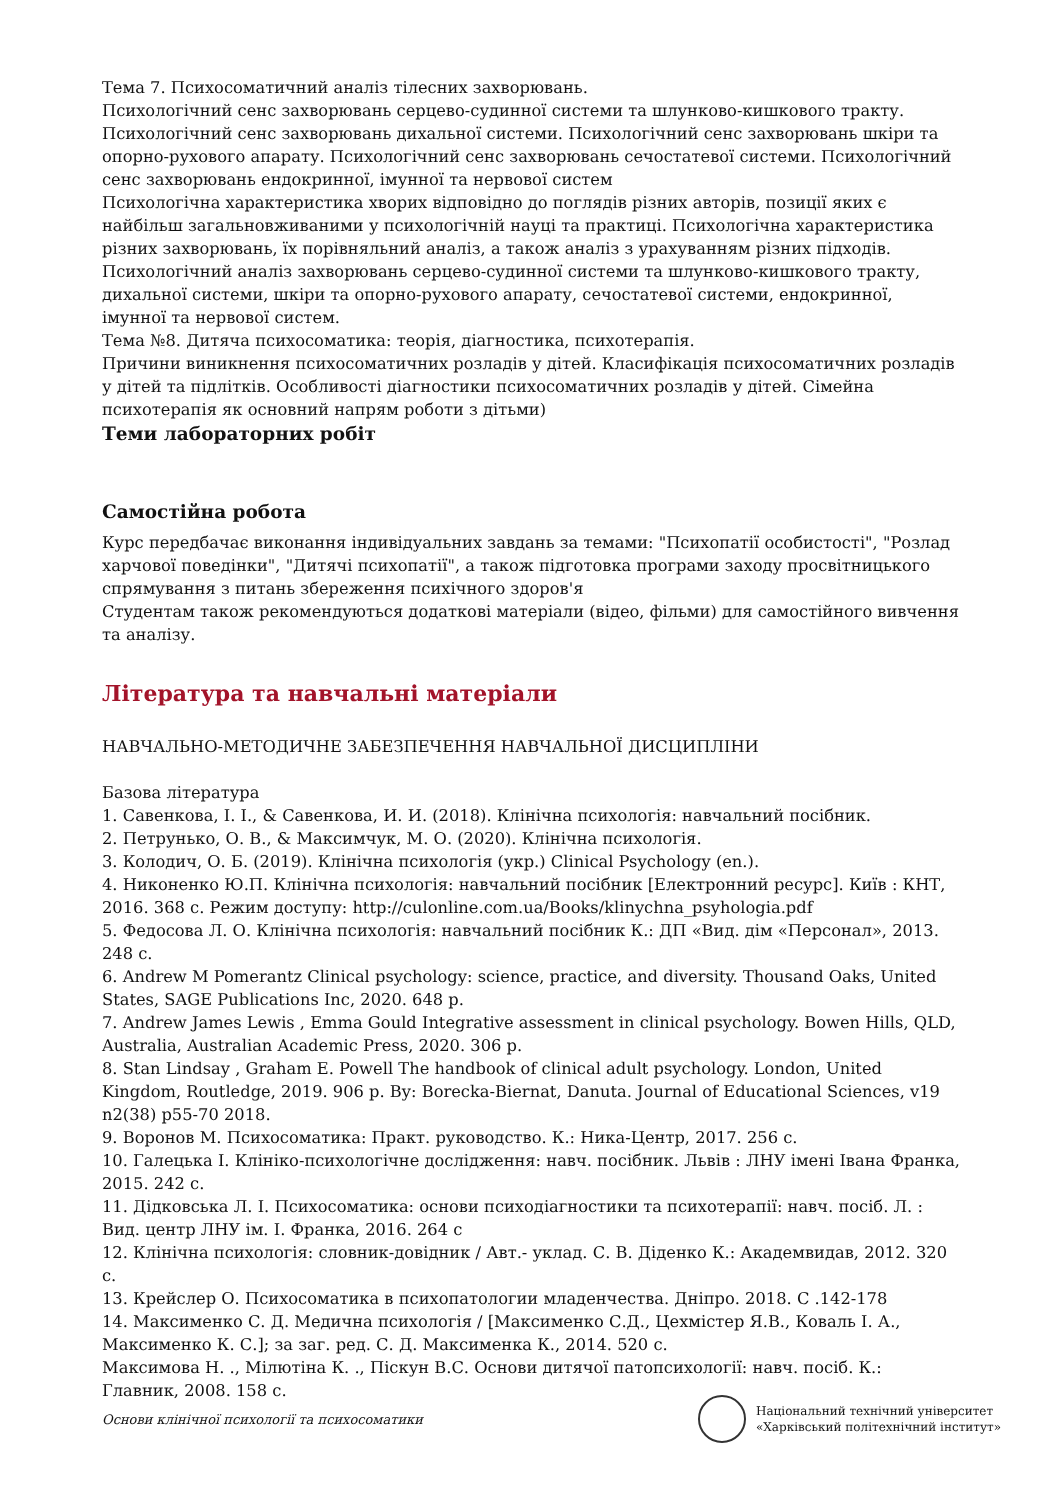Тема 7. Психосоматичний аналіз тілесних захворювань.
Психологічний сенс захворювань серцево-судинної системи та шлунково-кишкового тракту. Психологічний сенс захворювань дихальної системи. Психологічний сенс захворювань шкіри та опорно-рухового апарату. Психологічний сенс захворювань сечостатевої системи. Психологічний сенс захворювань ендокринної, імунної та нервової систем
Психологічна характеристика хворих відповідно до поглядів різних авторів, позиції яких є найбільш загальновживаними у психологічній науці та практиці. Психологічна характеристика різних захворювань, їх порівняльний аналіз, а також аналіз з урахуванням різних підходів. Психологічний аналіз захворювань серцево-судинної системи та шлунково-кишкового тракту, дихальної системи, шкіри та опорно-рухового апарату, сечостатевої системи, ендокринної, імунної та нервової систем.
Тема №8. Дитяча психосоматика: теорія, діагностика, психотерапія.
Причини виникнення психосоматичних розладів у дітей. Класифікація психосоматичних розладів у дітей та підлітків. Особливості діагностики психосоматичних розладів у дітей. Сімейна психотерапія як основний напрям роботи з дітьми)
Теми лабораторних робіт
Самостійна робота
Курс передбачає виконання індивідуальних завдань за темами: "Психопатії особистості", "Розлад харчової поведінки", "Дитячі психопатії", а також підготовка програми заходу просвітницького спрямування з питань збереження психічного здоров'я
Студентам також рекомендуються додаткові матеріали (відео, фільми) для самостійного вивчення та аналізу.
Література та навчальні матеріали
НАВЧАЛЬНО-МЕТОДИЧНЕ ЗАБЕЗПЕЧЕННЯ НАВЧАЛЬНОЇ ДИСЦИПЛІНИ
Базова література
1. Савенкова, І. І., & Савенкова, И. И. (2018). Клінічна психологія: навчальний посібник.
2. Петрунько, О. В., & Максимчук, М. О. (2020). Клінічна психологія.
3. Колодич, О. Б. (2019). Клінічна психологія (укр.) Clinical Psychology (en.).
4. Никоненко Ю.П. Клінічна психологія: навчальний посібник [Електронний ресурс]. Київ : КНТ, 2016. 368 с. Режим доступу: http://culonline.com.ua/Books/klinychna_psyhologia.pdf
5. Федосова Л. О. Клінічна психологія: навчальний посібник К.: ДП «Вид. дім «Персонал», 2013. 248 с.
6. Andrew M Pomerantz Clinical psychology: science, practice, and diversity. Thousand Oaks, United States, SAGE Publications Inc, 2020. 648 p.
7. Andrew James Lewis , Emma Gould Integrative assessment in clinical psychology. Bowen Hills, QLD, Australia, Australian Academic Press, 2020. 306 p.
8. Stan Lindsay , Graham E. Powell The handbook of clinical adult psychology. London, United Kingdom, Routledge, 2019. 906 p. By: Borecka-Biernat, Danuta. Journal of Educational Sciences, v19 n2(38) p55-70 2018.
9. Воронов М. Психосоматика: Практ. руководство. К.: Ника-Центр, 2017. 256 с.
10. Галецька І. Клініко-психологічне дослідження: навч. посібник. Львів : ЛНУ імені Івана Франка, 2015. 242 с.
11. Дідковська Л. І. Психосоматика: основи психодіагностики та психотерапії: навч. посіб. Л. : Вид. центр ЛНУ ім. І. Франка, 2016. 264 с
12. Клінічна психологія: словник-довідник / Авт.- уклад. С. В. Діденко К.: Академвидав, 2012. 320 с.
13. Крейслер О. Психосоматика в психопатологии младенчества. Дніпро. 2018. С .142-178
14. Максименко С. Д. Медична психологія / [Максименко С.Д., Цехмістер Я.В., Коваль І. А., Максименко К. С.]; за заг. ред. С. Д. Максименка К., 2014. 520 с.
Максимова Н. ., Мілютіна К. ., Піскун В.С. Основи дитячої патопсихології: навч. посіб. К.: Главник, 2008. 158 с.
Основи клінічної психології та психосоматики
Національний технічний університет
«Харківський політехнічний інститут»